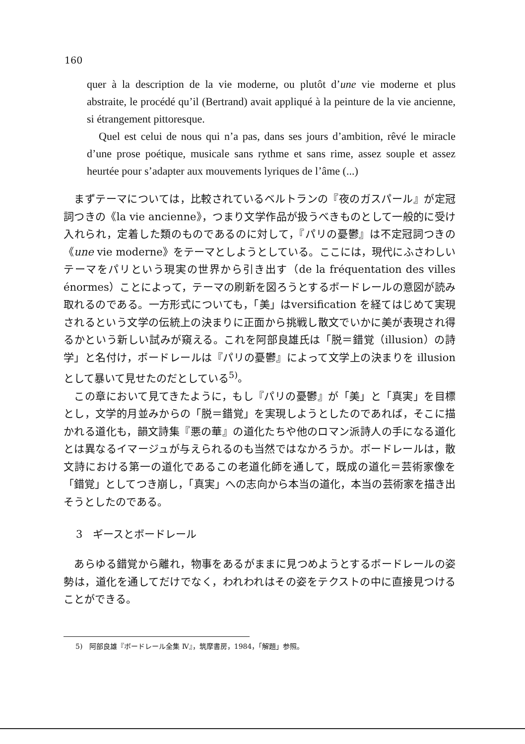160
quer à la description de la vie moderne, ou plutôt d’une vie moderne et plus abstraite, le procédé qu’il (Bertrand) avait appliqué à la peinture de la vie ancienne, si étrangement pittoresque.
Quel est celui de nous qui n’a pas, dans ses jours d’ambition, rêvé le miracle d’une prose poétique, musicale sans rythme et sans rime, assez souple et assez heurtée pour s’adapter aux mouvements lyriques de l’âme (...)
　まずテーマについては，比較されているベルトランの『夜のガスパール』が定冠詞つきの《la vie ancienne》，つまり文学作品が扱うべきものとして一般的に受け入れられ，定着した類のものであるのに対して，『パリの憂鬱』は不定冠詞つきの《une vie moderne》をテーマとしようとしている。ここには，現代にふさわしいテーマをパリという現実の世界から引き出す（de la fréquentation des villes énormes）ことによって，テーマの刷新を図ろうとするボードレールの意図が読み取れるのである。一方形式についても，「美」はversification を経てはじめて実現されるという文学の伝統上の決まりに正面から挑戦し散文でいかに美が表現され得るかという新しい試みが窺える。これを阿部良雄氏は「脱＝錯覚（illusion）の詩学」と名付け，ボードレールは『パリの憂鬱』によって文学上の決まりを illusion として暴いて見せたのだとしている<sup>5)</sup>。
　この章において見てきたように，もし『パリの憂鬱』が「美」と「真実」を目標とし，文学的月並みからの「脱＝錯覚」を実現しようとしたのであれば，そこに描かれる道化も，韻文詩集『悪の華』の道化たちや他のロマン派詩人の手になる道化とは異なるイマージュが与えられるのも当然ではなかろうか。ボードレールは，散文詩における第一の道化であるこの老道化師を通して，既成の道化＝芸術家像を「錯覚」としてつき崩し，「真実」への志向から本当の道化，本当の芸術家を描き出そうとしたのである。
3　ギースとボードレール
　あらゆる錯覚から離れ，物事をあるがままに見つめようとするボードレールの姿勢は，道化を通してだけでなく，われわれはその姿をテクストの中に直接見つけることができる。
5)　阿部良雄『ボードレール全集 Ⅳ』，筑摩書房，1984，「解題」参照。